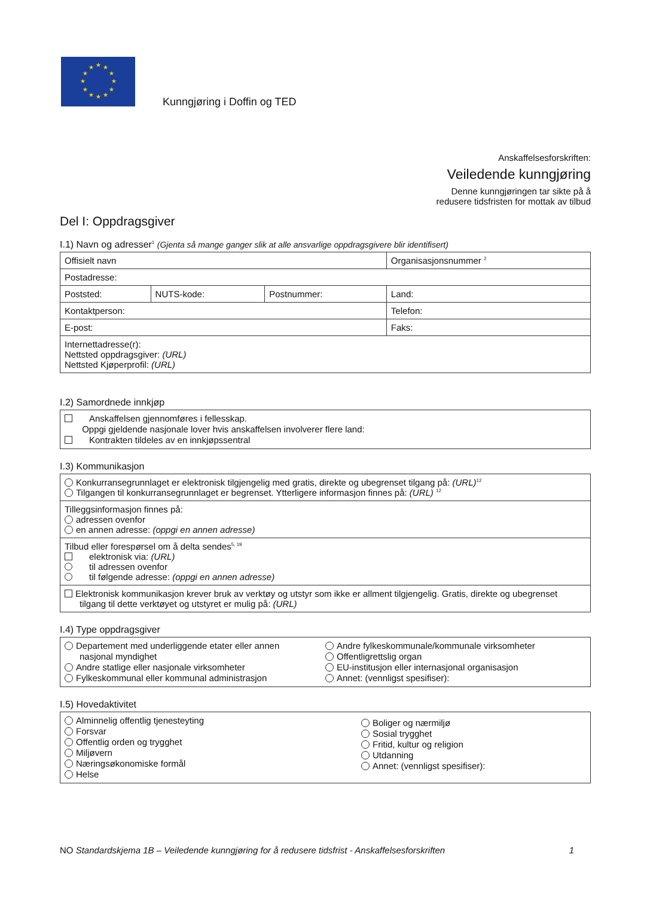★
★
★
★
★
★
★
★
★
★
★
★
Kunngjøring i Doffin og TED
Anskaffelsesforskriften:
Veiledende kunngjøring
Denne kunngjøringen tar sikte på å
redusere tidsfristen for mottak av tilbud
Del I: Oppdragsgiver
I.1) Navn og adresser<sup>1</sup> (Gjenta så mange ganger slik at alle ansvarlige oppdragsgivere blir identifisert)
| Offisielt navn | | | Organisasjonsnummer <sup>2</sup> |
| Postadresse: | | | |
| Poststed: | NUTS-kode: | Postnummer: | Land: |
| Kontaktperson: | | | Telefon: |
| E-post: | | | Faks: |
| Internettadresse(r): Nettsted oppdragsgiver: (URL) Nettsted Kjøperprofil: (URL) | | | |
I.2) Samordnede innkjøp
Anskaffelsen gjennomføres i fellesskap.
Oppgi gjeldende nasjonale lover hvis anskaffelsen involverer flere land:
Kontrakten tildeles av en innkjøpssentral
I.3) Kommunikasjon
| Konkurransegrunnlaget er elektronisk tilgjengelig med gratis, direkte og ubegrenset tilgang på: (URL)<sup>12</sup> Tilgangen til konkurransegrunnlaget er begrenset. Ytterligere informasjon finnes på: (URL) <sup>12</sup> |
| Tilleggsinformasjon finnes på: adressen ovenfor en annen adresse: (oppgi en annen adresse) |
| Tilbud eller forespørsel om å delta sendes<sup>5, 19</sup> elektronisk via: (URL) til adressen ovenfor til følgende adresse: (oppgi en annen adresse) |
| Elektronisk kommunikasjon krever bruk av verktøy og utstyr som ikke er allment tilgjengelig. Gratis, direkte og ubegrenset tilgang til dette verktøyet og utstyret er mulig på: (URL) |
I.4) Type oppdragsgiver
Departement med underliggende etater eller annen
nasjonal myndighet
Andre statlige eller nasjonale virksomheter
Fylkeskommunal eller kommunal administrasjon
Andre fylkeskommunale/kommunale virksomheter
Offentligrettslig organ
EU-institusjon eller internasjonal organisasjon
Annet: (vennligst spesifiser):
I.5) Hovedaktivitet
Alminnelig offentlig tjenesteyting
Forsvar
Offentlig orden og trygghet
Miljøvern
Næringsøkonomiske formål
Helse
Boliger og nærmiljø
Sosial trygghet
Fritid, kultur og religion
Utdanning
Annet: (vennligst spesifiser):
NO Standardskjema 1B – Veiledende kunngjøring for å redusere tidsfrist - Anskaffelsesforskriften 1